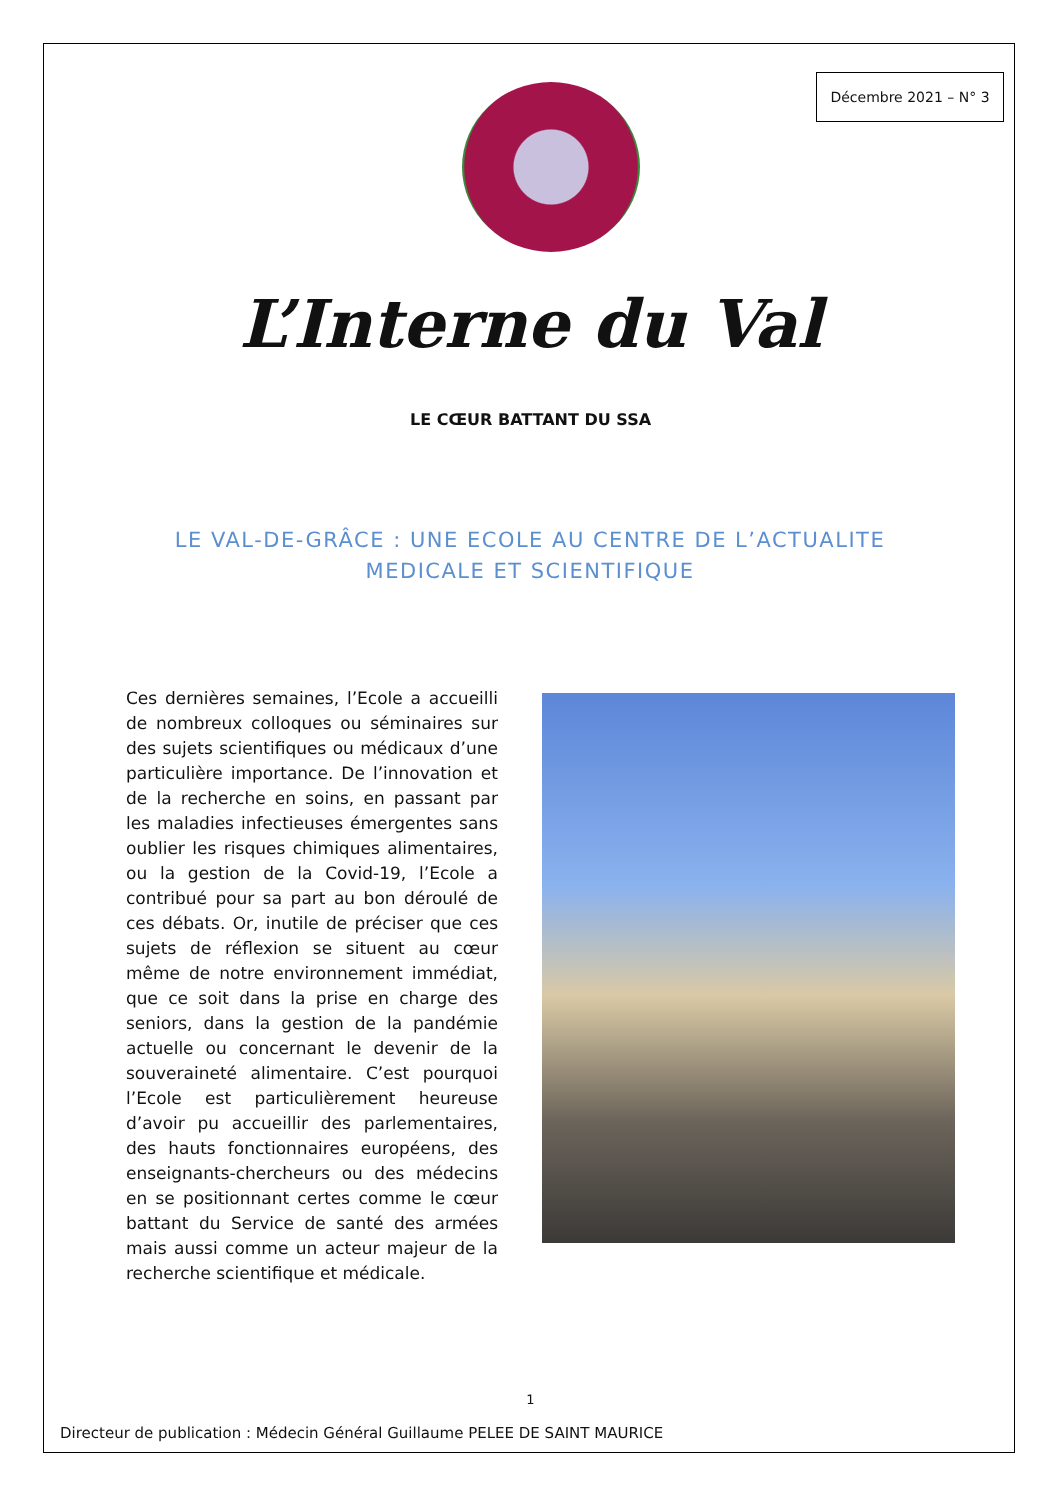Décembre 2021 – N° 3
L’Interne du Val
LE CŒUR BATTANT DU SSA
LE VAL-DE-GRÂCE : UNE ECOLE AU CENTRE DE L’ACTUALITE MEDICALE ET SCIENTIFIQUE
Ces dernières semaines, l’Ecole a accueilli de nombreux colloques ou séminaires sur des sujets scientifiques ou médicaux d’une particulière importance. De l’innovation et de la recherche en soins, en passant par les maladies infectieuses émergentes sans oublier les risques chimiques alimentaires, ou la gestion de la Covid-19, l’Ecole a contribué pour sa part au bon déroulé de ces débats. Or, inutile de préciser que ces sujets de réflexion se situent au cœur même de notre environnement immédiat, que ce soit dans la prise en charge des seniors, dans la gestion de la pandémie actuelle ou concernant le devenir de la souveraineté alimentaire. C’est pourquoi l’Ecole est particulièrement heureuse d’avoir pu accueillir des parlementaires, des hauts fonctionnaires européens, des enseignants-chercheurs ou des médecins en se positionnant certes comme le cœur battant du Service de santé des armées mais aussi comme un acteur majeur de la recherche scientifique et médicale.
1
Directeur de publication : Médecin Général Guillaume PELEE DE SAINT MAURICE